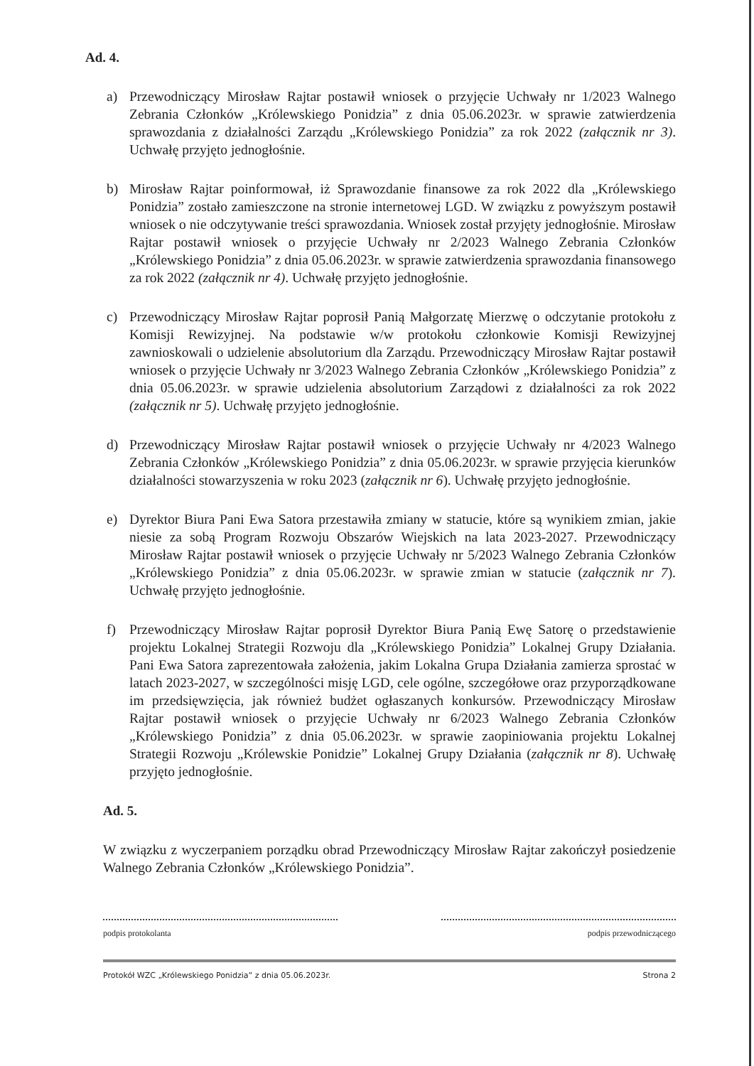Ad. 4.
a) Przewodniczący Mirosław Rajtar postawił wniosek o przyjęcie Uchwały nr 1/2023 Walnego Zebrania Członków „Królewskiego Ponidzia” z dnia 05.06.2023r. w sprawie zatwierdzenia sprawozdania z działalności Zarządu „Królewskiego Ponidzia” za rok 2022 (załącznik nr 3). Uchwałę przyjęto jednogłośnie.
b) Mirosław Rajtar poinformował, iż Sprawozdanie finansowe za rok 2022 dla „Królewskiego Ponidzia” zostało zamieszczone na stronie internetowej LGD. W związku z powyższym postawił wniosek o nie odczytywanie treści sprawozdania. Wniosek został przyjęty jednogłośnie. Mirosław Rajtar postawił wniosek o przyjęcie Uchwały nr 2/2023 Walnego Zebrania Członków „Królewskiego Ponidzia” z dnia 05.06.2023r. w sprawie zatwierdzenia sprawozdania finansowego za rok 2022 (załącznik nr 4). Uchwałę przyjęto jednogłośnie.
c) Przewodniczący Mirosław Rajtar poprosił Panią Małgorzatę Mierzwę o odczytanie protokołu z Komisji Rewizyjnej. Na podstawie w/w protokołu członkowie Komisji Rewizyjnej zawnioskowali o udzielenie absolutorium dla Zarządu. Przewodniczący Mirosław Rajtar postawił wniosek o przyjęcie Uchwały nr 3/2023 Walnego Zebrania Członków „Królewskiego Ponidzia” z dnia 05.06.2023r. w sprawie udzielenia absolutorium Zarządowi z działalności za rok 2022 (załącznik nr 5). Uchwałę przyjęto jednogłośnie.
d) Przewodniczący Mirosław Rajtar postawił wniosek o przyjęcie Uchwały nr 4/2023 Walnego Zebrania Członków „Królewskiego Ponidzia” z dnia 05.06.2023r. w sprawie przyjęcia kierunków działalności stowarzyszenia w roku 2023 (załącznik nr 6). Uchwałę przyjęto jednogłośnie.
e) Dyrektor Biura Pani Ewa Satora przestawiła zmiany w statucie, które są wynikiem zmian, jakie niesie za sobą Program Rozwoju Obszarów Wiejskich na lata 2023-2027. Przewodniczący Mirosław Rajtar postawił wniosek o przyjęcie Uchwały nr 5/2023 Walnego Zebrania Członków „Królewskiego Ponidzia” z dnia 05.06.2023r. w sprawie zmian w statucie (załącznik nr 7). Uchwałę przyjęto jednogłośnie.
f) Przewodniczący Mirosław Rajtar poprosił Dyrektor Biura Panią Ewę Satorę o przedstawienie projektu Lokalnej Strategii Rozwoju dla „Królewskiego Ponidzia” Lokalnej Grupy Działania. Pani Ewa Satora zaprezentowała założenia, jakim Lokalna Grupa Działania zamierza sprostać w latach 2023-2027, w szczególności misję LGD, cele ogólne, szczegółowe oraz przyporządkowane im przedsięwzięcia, jak również budżet ogłaszanych konkursów. Przewodniczący Mirosław Rajtar postawił wniosek o przyjęcie Uchwały nr 6/2023 Walnego Zebrania Członków „Królewskiego Ponidzia” z dnia 05.06.2023r. w sprawie zaopiniowania projektu Lokalnej Strategii Rozwoju „Królewskie Ponidzie” Lokalnej Grupy Działania (załącznik nr 8). Uchwałę przyjęto jednogłośnie.
Ad. 5.
W związku z wyczerpaniem porządku obrad Przewodniczący Mirosław Rajtar zakończył posiedzenie Walnego Zebrania Członków „Królewskiego Ponidzia”.
podpis protokolanta podpis przewodniczącego
Protokół WZC „Królewskiego Ponidzia” z dnia 05.06.2023r. Strona 2